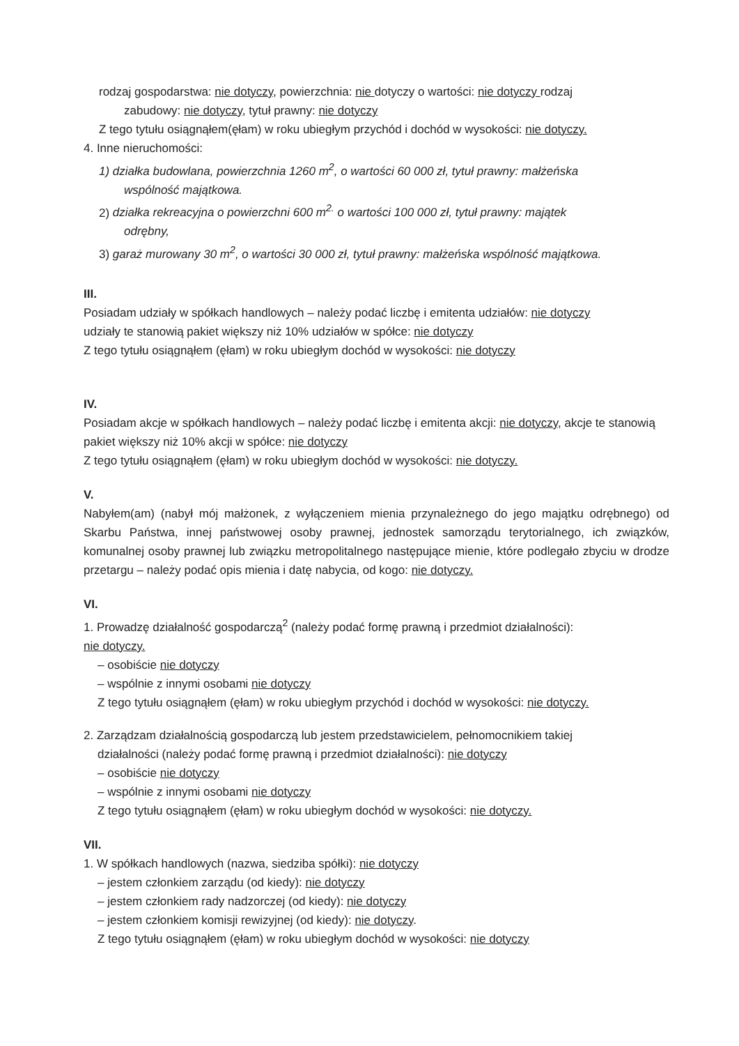rodzaj gospodarstwa: nie dotyczy, powierzchnia: nie dotyczy o wartości: nie dotyczy rodzaj
zabudowy: nie dotyczy, tytuł prawny: nie dotyczy
Z tego tytułu osiągnąłem(ęłam) w roku ubiegłym przychód i dochód w wysokości: nie dotyczy.
4. Inne nieruchomości:
1) działka budowlana, powierzchnia 1260 m<sup>2</sup>, o wartości 60 000 zł, tytuł prawny: małżeńska
wspólność majątkowa.
2) działka rekreacyjna o powierzchni 600 m<sup>2.</sup> o wartości 100 000 zł, tytuł prawny: majątek
odrębny,
3) garaż murowany 30 m<sup>2</sup>, o wartości 30 000 zł, tytuł prawny: małżeńska wspólność majątkowa.
III.
Posiadam udziały w spółkach handlowych – należy podać liczbę i emitenta udziałów: nie dotyczy
udziały te stanowią pakiet większy niż 10% udziałów w spółce: nie dotyczy
Z tego tytułu osiągnąłem (ęłam) w roku ubiegłym dochód w wysokości: nie dotyczy
IV.
Posiadam akcje w spółkach handlowych – należy podać liczbę i emitenta akcji: nie dotyczy, akcje te stanowią pakiet większy niż 10% akcji w spółce: nie dotyczy
Z tego tytułu osiągnąłem (ęłam) w roku ubiegłym dochód w wysokości: nie dotyczy.
V.
Nabyłem(am) (nabył mój małżonek, z wyłączeniem mienia przynależnego do jego majątku odrębnego) od Skarbu Państwa, innej państwowej osoby prawnej, jednostek samorządu terytorialnego, ich związków, komunalnej osoby prawnej lub związku metropolitalnego następujące mienie, które podlegało zbyciu w drodze przetargu – należy podać opis mienia i datę nabycia, od kogo: nie dotyczy.
VI.
1. Prowadzę działalność gospodarczą<sup>2</sup> (należy podać formę prawną i przedmiot działalności):
nie dotyczy.
– osobiście nie dotyczy
– wspólnie z innymi osobami nie dotyczy
Z tego tytułu osiągnąłem (ęłam) w roku ubiegłym przychód i dochód w wysokości: nie dotyczy.
2. Zarządzam działalnością gospodarczą lub jestem przedstawicielem, pełnomocnikiem takiej
działalności (należy podać formę prawną i przedmiot działalności): nie dotyczy
– osobiście nie dotyczy
– wspólnie z innymi osobami nie dotyczy
Z tego tytułu osiągnąłem (ęłam) w roku ubiegłym dochód w wysokości: nie dotyczy.
VII.
1. W spółkach handlowych (nazwa, siedziba spółki): nie dotyczy
– jestem członkiem zarządu (od kiedy): nie dotyczy
– jestem członkiem rady nadzorczej (od kiedy): nie dotyczy
– jestem członkiem komisji rewizyjnej (od kiedy): nie dotyczy.
Z tego tytułu osiągnąłem (ęłam) w roku ubiegłym dochód w wysokości: nie dotyczy